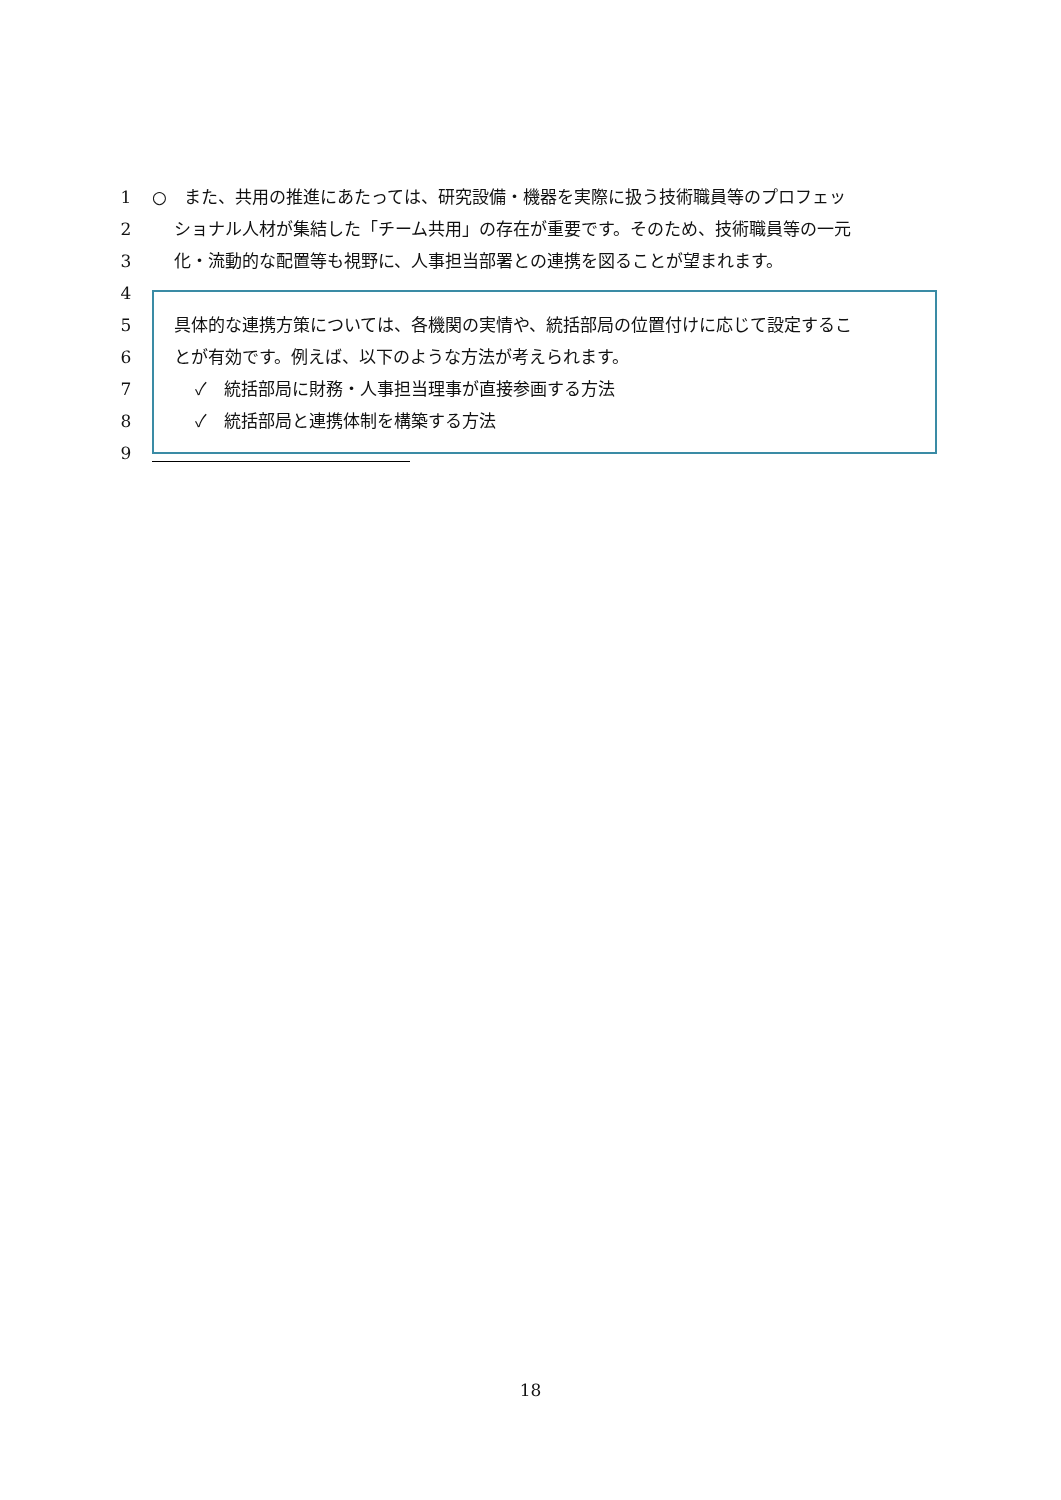1 ○　また、共用の推進にあたっては、研究設備・機器を実際に扱う技術職員等のプロフェッ
2 ショナル人材が集結した「チーム共用」の存在が重要です。そのため、技術職員等の一元
3 化・流動的な配置等も視野に、人事担当部署との連携を図ることが望まれます。
4
5 具体的な連携方策については、各機関の実情や、統括部局の位置付けに応じて設定するこ
6 とが有効です。例えば、以下のような方法が考えられます。
7 ✓　統括部局に財務・人事担当理事が直接参画する方法
8 ✓　統括部局と連携体制を構築する方法
9
18